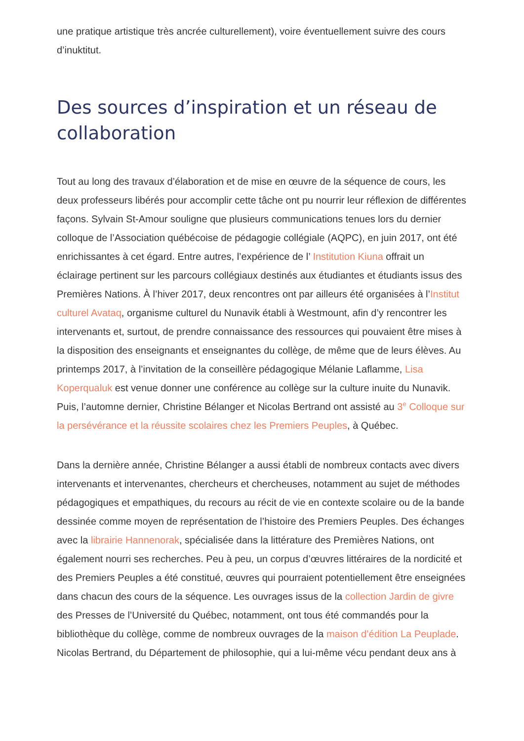une pratique artistique très ancrée culturellement), voire éventuellement suivre des cours d’inuktitut.
Des sources d’inspiration et un réseau de collaboration
Tout au long des travaux d’élaboration et de mise en œuvre de la séquence de cours, les deux professeurs libérés pour accomplir cette tâche ont pu nourrir leur réflexion de différentes façons. Sylvain St-Amour souligne que plusieurs communications tenues lors du dernier colloque de l’Association québécoise de pédagogie collégiale (AQPC), en juin 2017, ont été enrichissantes à cet égard. Entre autres, l’expérience de l’ Institution Kiuna offrait un éclairage pertinent sur les parcours collégiaux destinés aux étudiantes et étudiants issus des Premières Nations. À l’hiver 2017, deux rencontres ont par ailleurs été organisées à l’Institut culturel Avataq, organisme culturel du Nunavik établi à Westmount, afin d’y rencontrer les intervenants et, surtout, de prendre connaissance des ressources qui pouvaient être mises à la disposition des enseignants et enseignantes du collège, de même que de leurs élèves. Au printemps 2017, à l’invitation de la conseillère pédagogique Mélanie Laflamme, Lisa Koperqualuk est venue donner une conférence au collège sur la culture inuite du Nunavik. Puis, l’automne dernier, Christine Bélanger et Nicolas Bertrand ont assisté au 3<sup>e</sup> Colloque sur la persévérance et la réussite scolaires chez les Premiers Peuples, à Québec.
Dans la dernière année, Christine Bélanger a aussi établi de nombreux contacts avec divers intervenants et intervenantes, chercheurs et chercheuses, notamment au sujet de méthodes pédagogiques et empathiques, du recours au récit de vie en contexte scolaire ou de la bande dessinée comme moyen de représentation de l’histoire des Premiers Peuples. Des échanges avec la librairie Hannenorak, spécialisée dans la littérature des Premières Nations, ont également nourri ses recherches. Peu à peu, un corpus d’œuvres littéraires de la nordicité et des Premiers Peuples a été constitué, œuvres qui pourraient potentiellement être enseignées dans chacun des cours de la séquence. Les ouvrages issus de la collection Jardin de givre des Presses de l’Université du Québec, notamment, ont tous été commandés pour la bibliothèque du collège, comme de nombreux ouvrages de la maison d’édition La Peuplade. Nicolas Bertrand, du Département de philosophie, qui a lui-même vécu pendant deux ans à